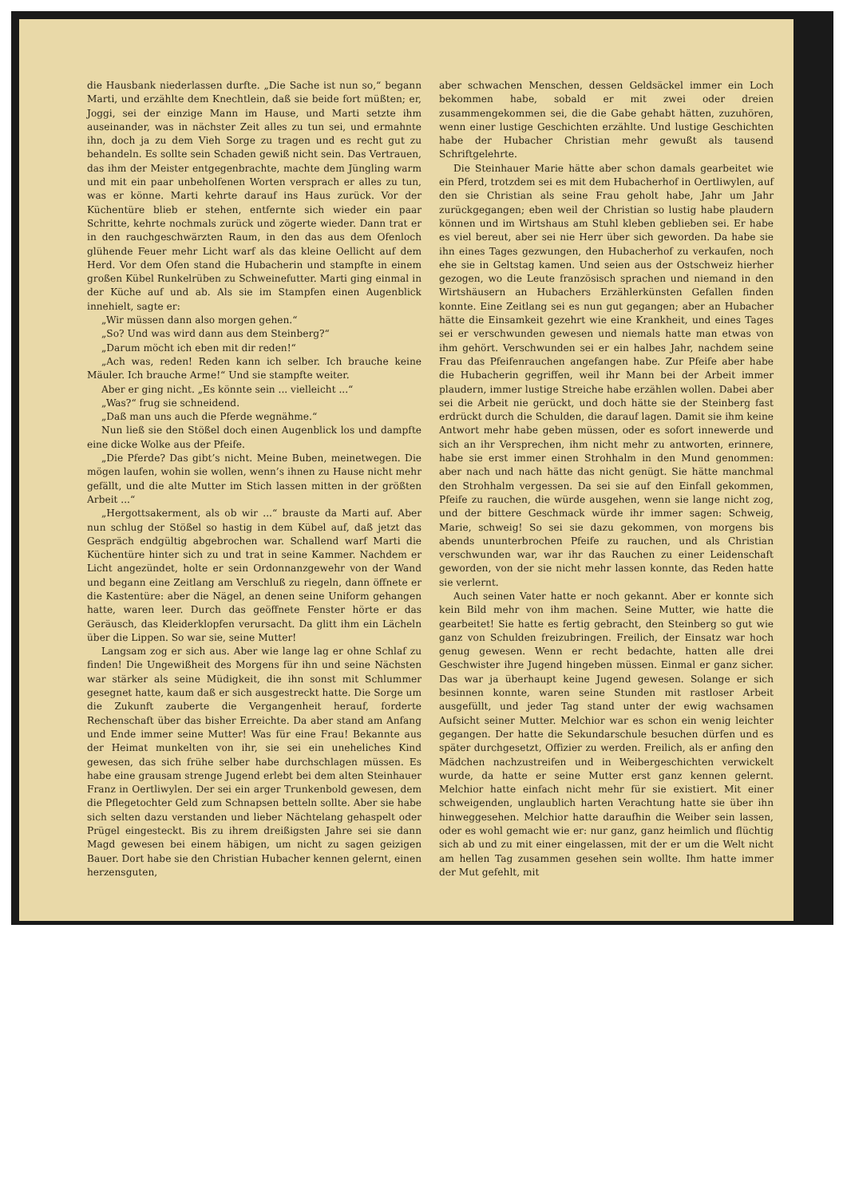die Hausbank niederlassen durfte. „Die Sache ist nun so,“ begann Marti, und erzählte dem Knechtlein, daß sie beide fort müßten; er, Joggi, sei der einzige Mann im Hause, und Marti setzte ihm auseinander, was in nächster Zeit alles zu tun sei, und ermahnte ihn, doch ja zu dem Vieh Sorge zu tragen und es recht gut zu behandeln. Es sollte sein Schaden gewiß nicht sein. Das Vertrauen, das ihm der Meister entgegenbrachte, machte dem Jüngling warm und mit ein paar unbeholfenen Worten versprach er alles zu tun, was er könne. Marti kehrte darauf ins Haus zurück. Vor der Küchentüre blieb er stehen, entfernte sich wieder ein paar Schritte, kehrte nochmals zurück und zögerte wieder. Dann trat er in den rauchgeschwärzten Raum, in den das aus dem Ofenloch glühende Feuer mehr Licht warf als das kleine Oellicht auf dem Herd. Vor dem Ofen stand die Hubacherin und stampfte in einem großen Kübel Runkelrüben zu Schweinefutter. Marti ging einmal in der Küche auf und ab. Als sie im Stampfen einen Augenblick innehielt, sagte er:
„Wir müssen dann also morgen gehen.“
„So? Und was wird dann aus dem Steinberg?“
„Darum möcht ich eben mit dir reden!“
„Ach was, reden! Reden kann ich selber. Ich brauche keine Mäuler. Ich brauche Arme!“ Und sie stampfte weiter.
Aber er ging nicht. „Es könnte sein ... vielleicht ...“
„Was?“ frug sie schneidend.
„Daß man uns auch die Pferde wegnähme.“
Nun ließ sie den Stößel doch einen Augenblick los und dampfte eine dicke Wolke aus der Pfeife.
„Die Pferde? Das gibt’s nicht. Meine Buben, meinetwegen. Die mögen laufen, wohin sie wollen, wenn’s ihnen zu Hause nicht mehr gefällt, und die alte Mutter im Stich lassen mitten in der größten Arbeit ...“
„Hergottsakerment, als ob wir ...“ brauste da Marti auf. Aber nun schlug der Stößel so hastig in dem Kübel auf, daß jetzt das Gespräch endgültig abgebrochen war. Schallend warf Marti die Küchentüre hinter sich zu und trat in seine Kammer. Nachdem er Licht angezündet, holte er sein Ordonnanzgewehr von der Wand und begann eine Zeitlang am Verschluß zu riegeln, dann öffnete er die Kastentüre: aber die Nägel, an denen seine Uniform gehangen hatte, waren leer. Durch das geöffnete Fenster hörte er das Geräusch, das Kleiderklopfen verursacht. Da glitt ihm ein Lächeln über die Lippen. So war sie, seine Mutter!
Langsam zog er sich aus. Aber wie lange lag er ohne Schlaf zu finden! Die Ungewißheit des Morgens für ihn und seine Nächsten war stärker als seine Müdigkeit, die ihn sonst mit Schlummer gesegnet hatte, kaum daß er sich ausgestreckt hatte. Die Sorge um die Zukunft zauberte die Vergangenheit herauf, forderte Rechenschaft über das bisher Erreichte. Da aber stand am Anfang und Ende immer seine Mutter! Was für eine Frau! Bekannte aus der Heimat munkelten von ihr, sie sei ein uneheliches Kind gewesen, das sich frühe selber habe durchschlagen müssen. Es habe eine grausam strenge Jugend erlebt bei dem alten Steinhauer Franz in Oertliwylen. Der sei ein arger Trunkenbold gewesen, dem die Pflegetochter Geld zum Schnapsen betteln sollte. Aber sie habe sich selten dazu verstanden und lieber Nächtelang gehaspelt oder Prügel eingesteckt. Bis zu ihrem dreißigsten Jahre sei sie dann Magd gewesen bei einem häbigen, um nicht zu sagen geizigen Bauer. Dort habe sie den Christian Hubacher kennen gelernt, einen herzensguten,
aber schwachen Menschen, dessen Geldsäckel immer ein Loch bekommen habe, sobald er mit zwei oder dreien zusammengekommen sei, die die Gabe gehabt hätten, zuzuhören, wenn einer lustige Geschichten erzählte. Und lustige Geschichten habe der Hubacher Christian mehr gewußt als tausend Schriftgelehrte.
Die Steinhauer Marie hätte aber schon damals gearbeitet wie ein Pferd, trotzdem sei es mit dem Hubacherhof in Oertliwylen, auf den sie Christian als seine Frau geholt habe, Jahr um Jahr zurückgegangen; eben weil der Christian so lustig habe plaudern können und im Wirtshaus am Stuhl kleben geblieben sei. Er habe es viel bereut, aber sei nie Herr über sich geworden. Da habe sie ihn eines Tages gezwungen, den Hubacherhof zu verkaufen, noch ehe sie in Geltstag kamen. Und seien aus der Ostschweiz hierher gezogen, wo die Leute französisch sprachen und niemand in den Wirtshäusern an Hubachers Erzählerkünsten Gefallen finden konnte. Eine Zeitlang sei es nun gut gegangen; aber an Hubacher hätte die Einsamkeit gezehrt wie eine Krankheit, und eines Tages sei er verschwunden gewesen und niemals hatte man etwas von ihm gehört. Verschwunden sei er ein halbes Jahr, nachdem seine Frau das Pfeifenrauchen angefangen habe. Zur Pfeife aber habe die Hubacherin gegriffen, weil ihr Mann bei der Arbeit immer plaudern, immer lustige Streiche habe erzählen wollen. Dabei aber sei die Arbeit nie gerückt, und doch hätte sie der Steinberg fast erdrückt durch die Schulden, die darauf lagen. Damit sie ihm keine Antwort mehr habe geben müssen, oder es sofort innewerde und sich an ihr Versprechen, ihm nicht mehr zu antworten, erinnere, habe sie erst immer einen Strohhalm in den Mund genommen: aber nach und nach hätte das nicht genügt. Sie hätte manchmal den Strohhalm vergessen. Da sei sie auf den Einfall gekommen, Pfeife zu rauchen, die würde ausgehen, wenn sie lange nicht zog, und der bittere Geschmack würde ihr immer sagen: Schweig, Marie, schweig! So sei sie dazu gekommen, von morgens bis abends ununterbrochen Pfeife zu rauchen, und als Christian verschwunden war, war ihr das Rauchen zu einer Leidenschaft geworden, von der sie nicht mehr lassen konnte, das Reden hatte sie verlernt.
Auch seinen Vater hatte er noch gekannt. Aber er konnte sich kein Bild mehr von ihm machen. Seine Mutter, wie hatte die gearbeitet! Sie hatte es fertig gebracht, den Steinberg so gut wie ganz von Schulden freizubringen. Freilich, der Einsatz war hoch genug gewesen. Wenn er recht bedachte, hatten alle drei Geschwister ihre Jugend hingeben müssen. Einmal er ganz sicher. Das war ja überhaupt keine Jugend gewesen. Solange er sich besinnen konnte, waren seine Stunden mit rastloser Arbeit ausgefüllt, und jeder Tag stand unter der ewig wachsamen Aufsicht seiner Mutter. Melchior war es schon ein wenig leichter gegangen. Der hatte die Sekundarschule besuchen dürfen und es später durchgesetzt, Offizier zu werden. Freilich, als er anfing den Mädchen nachzustreifen und in Weibergeschichten verwickelt wurde, da hatte er seine Mutter erst ganz kennen gelernt. Melchior hatte einfach nicht mehr für sie existiert. Mit einer schweigenden, unglaublich harten Verachtung hatte sie über ihn hinweggesehen. Melchior hatte daraufhin die Weiber sein lassen, oder es wohl gemacht wie er: nur ganz, ganz heimlich und flüchtig sich ab und zu mit einer eingelassen, mit der er um die Welt nicht am hellen Tag zusammen gesehen sein wollte. Ihm hatte immer der Mut gefehlt, mit